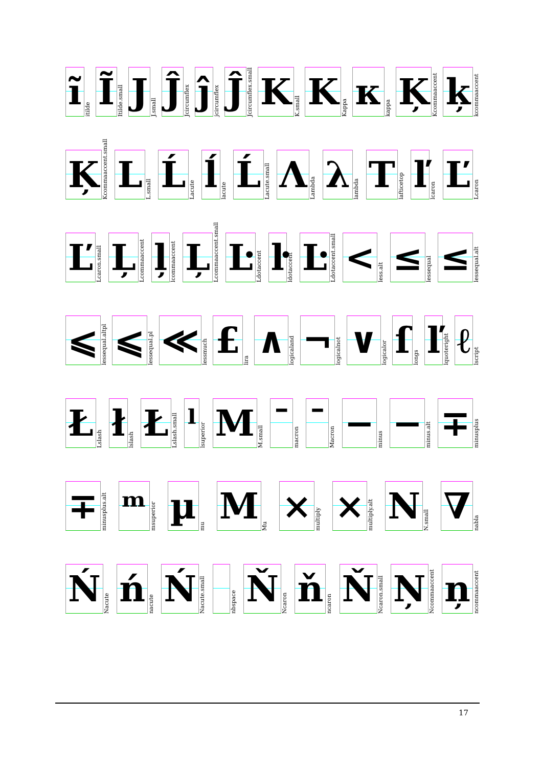ĩ
itilde
Ĩ
Itilde.small
J
J.small
Ĵ
Jcircumflex
ĵ
jcircumflex
Ĵ
Jcircumflex.small
K
K.small
K
Kappa
κ
kappa
Ķ
Kcommaaccent
ķ
kcommaaccent
Ķ
Kcommaaccent.small
L
L.small
Ĺ
Lacute
ĺ
lacute
Ĺ
Lacute.small
Λ
Lambda
λ
lambda
T
lafticetop
ľ
lcaron
Ľ
Lcaron
Ľ
Lcaron.small
Ļ
Lcommaaccent
ļ
lcommaaccent
Ļ
Lcommaaccent.small
Ŀ
Ldotaccent
ŀ
ldotaccent
Ŀ
Ldotaccent.small
<
less.alt
≤
lessequal
≤
lessequal.alt
⩽
lessequal.altpl
⩽
lessequal.pl
≪
lessmuch
£
lira
∧
logicaland
¬
logicalnot
∨
logicalor
ſ
longs
ľ
lquoteright
ℓ
lscript
Ł
Lslash
ł
lslash
Ł
Lslash.small
ˡ
lsuperior
M
M.small
¯
macron
¯
Macron
−
minus
−
minus.alt
∓
minusplus
∓
minusplus.alt
ᵐ
msuperior
µ
mu
M
Mu
×
multiply
×
multiply.alt
N
N.small
∇
nabla
Ń
Nacute
ń
nacute
Ń
Nacute.small
nbspace
Ň
Ncaron
ň
ncaron
Ň
Ncaron.small
Ņ
Ncommaaccent
ņ
ncommaaccent
17